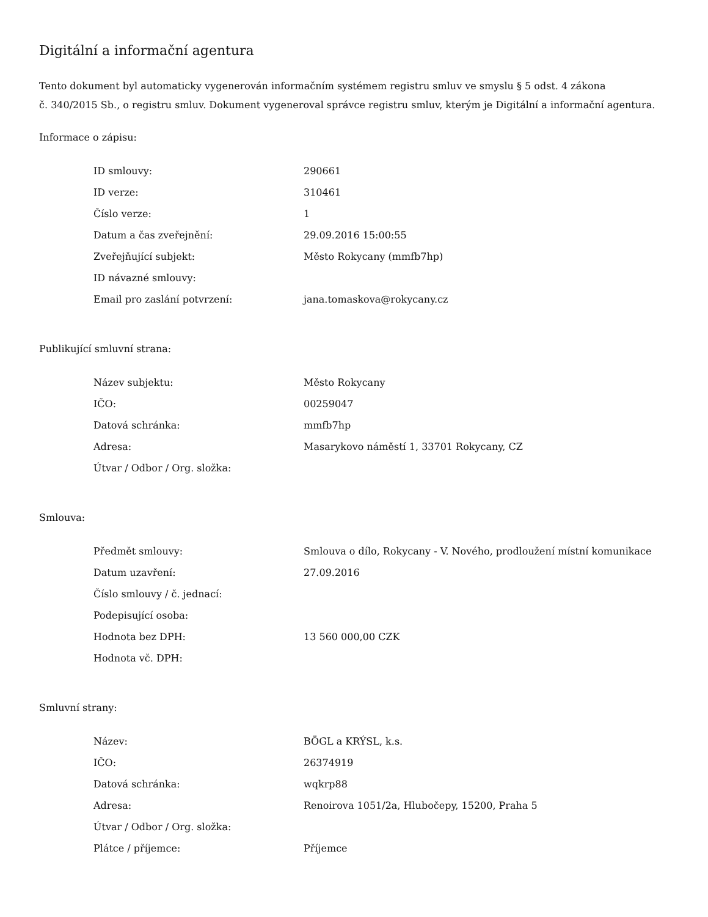Digitální a informační agentura
Tento dokument byl automaticky vygenerován informačním systémem registru smluv ve smyslu § 5 odst. 4 zákona
č. 340/2015 Sb., o registru smluv. Dokument vygeneroval správce registru smluv, kterým je Digitální a informační agentura.
Informace o zápisu:
| ID smlouvy: | 290661 |
| ID verze: | 310461 |
| Číslo verze: | 1 |
| Datum a čas zveřejnění: | 29.09.2016 15:00:55 |
| Zveřejňující subjekt: | Město Rokycany (mmfb7hp) |
| ID návazné smlouvy: | |
| Email pro zaslání potvrzení: | jana.tomaskova@rokycany.cz |
Publikující smluvní strana:
| Název subjektu: | Město Rokycany |
| IČO: | 00259047 |
| Datová schránka: | mmfb7hp |
| Adresa: | Masarykovo náměstí 1, 33701 Rokycany, CZ |
| Útvar / Odbor / Org. složka: | |
Smlouva:
| Předmět smlouvy: | Smlouva o dílo, Rokycany - V. Nového, prodloužení místní komunikace |
| Datum uzavření: | 27.09.2016 |
| Číslo smlouvy / č. jednací: | |
| Podepisující osoba: | |
| Hodnota bez DPH: | 13 560 000,00 CZK |
| Hodnota vč. DPH: | |
Smluvní strany:
| Název: | BÖGL a KRÝSL, k.s. |
| IČO: | 26374919 |
| Datová schránka: | wqkrp88 |
| Adresa: | Renoirova 1051/2a, Hlubočepy, 15200, Praha 5 |
| Útvar / Odbor / Org. složka: | |
| Plátce / příjemce: | Příjemce |